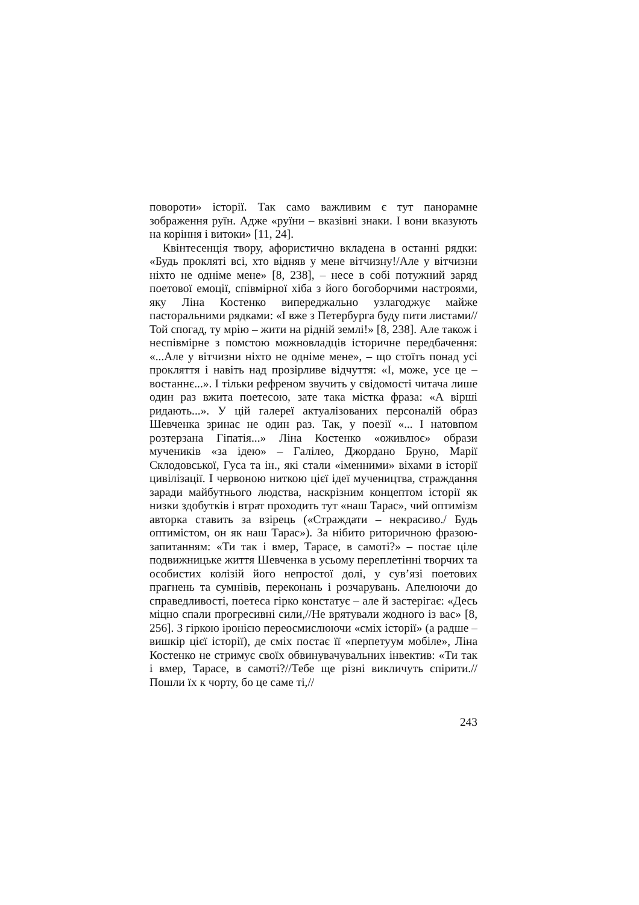повороти» історії. Так само важливим є тут панорамне зображення руїн. Адже «руїни – вказівні знаки. І вони вказують на коріння і витоки» [11, 24].
Квінтесенція твору, афористично вкладена в останні рядки: «Будь прокляті всі, хто відняв у мене вітчизну!/Але у вітчизни ніхто не одніме мене» [8, 238], – несе в собі потужний заряд поетової емоції, співмірної хіба з його богоборчими настроями, яку Ліна Костенко випереджально узлагоджує майже пасторальними рядками: «І вже з Петербурга буду пити листами//Той спогад, ту мрію – жити на рідній землі!» [8, 238]. Але також і неспівмірне з помстою можновладців історичне передбачення: «...Але у вітчизни ніхто не одніме мене», – що стоїть понад усі прокляття і навіть над прозірливе відчуття: «І, може, усе це – востаннє...». І тільки рефреном звучить у свідомості читача лише один раз вжита поетесою, зате така містка фраза: «А вірші ридають...». У цій галереї актуалізованих персоналій образ Шевченка зринає не один раз. Так, у поезії «... І натовпом розтерзана Гіпатія...» Ліна Костенко «оживлює» образи мучеників «за ідею» – Галілео, Джордано Бруно, Марії Склодовської, Гуса та ін., які стали «іменними» віхами в історії цивілізації. І червоною ниткою цієї ідеї мучеництва, страждання заради майбутнього людства, наскрізним концептом історії як низки здобутків і втрат проходить тут «наш Тарас», чий оптимізм авторка ставить за взірець («Страждати – некрасиво./ Будь оптимістом, он як наш Тарас»). За нібито риторичною фразою-запитанням: «Ти так і вмер, Тарасе, в самоті?» – постає ціле подвижницьке життя Шевченка в усьому переплетінні творчих та особистих колізій його непростої долі, у сув’язі поетових прагнень та сумнівів, переконань і розчарувань. Апелюючи до справедливості, поетеса гірко констатує – але й застерігає: «Десь міцно спали прогресивні сили,//Не врятували жодного із вас» [8, 256]. З гіркою іронією переосмислюючи «сміх історії» (а радше – вишкір цієї історії), де сміх постає її «перпетуум мобіле», Ліна Костенко не стримує своїх обвинувачувальних інвектив: «Ти так і вмер, Тарасе, в самоті?//Тебе ще різні викличуть спірити.//Пошли їх к чорту, бо це саме ті,//
243